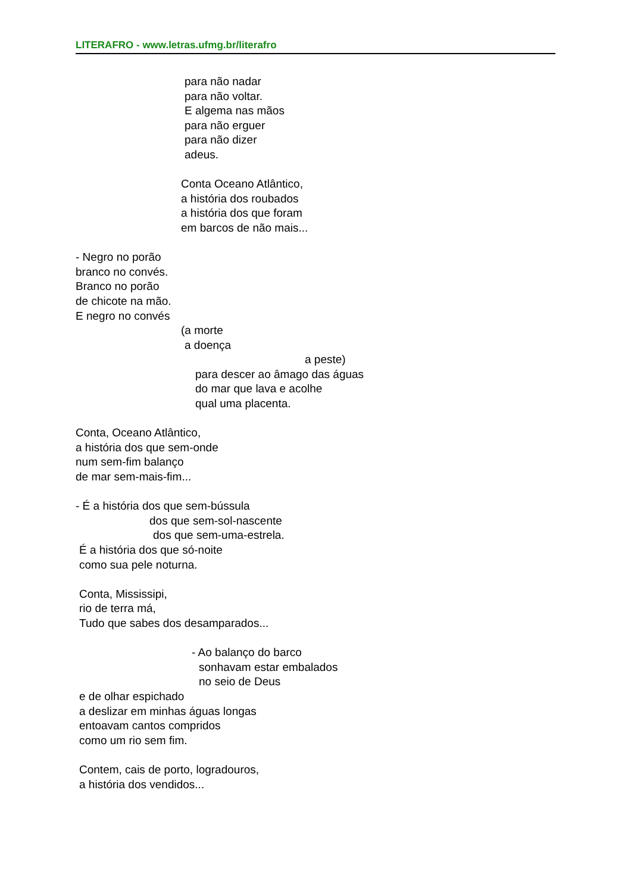LITERAFRO - www.letras.ufmg.br/literafro
para não nadar
para não voltar.
E algema nas mãos
para não erguer
para não dizer
adeus.
Conta Oceano Atlântico,
a história dos roubados
a história dos que foram
em barcos de não mais...
- Negro no porão
branco no convés.
Branco no porão
de chicote na mão.
E negro no convés
(a morte
a doença
a peste)
para descer ao âmago das águas
do mar que lava e acolhe
qual uma placenta.
Conta, Oceano Atlântico,
a história dos que sem-onde
num sem-fim balanço
de mar sem-mais-fim...
- É a história dos que sem-bússula
dos que sem-sol-nascente
dos que sem-uma-estrela.
É a história dos que só-noite
como sua pele noturna.
Conta, Mississipi,
rio de terra má,
Tudo que sabes dos desamparados...
- Ao balanço do barco
sonhavam estar embalados
no seio de Deus
e de olhar espichado
a deslizar em minhas águas longas
entoavam cantos compridos
como um rio sem fim.
Contem, cais de porto, logradouros,
a história dos vendidos...